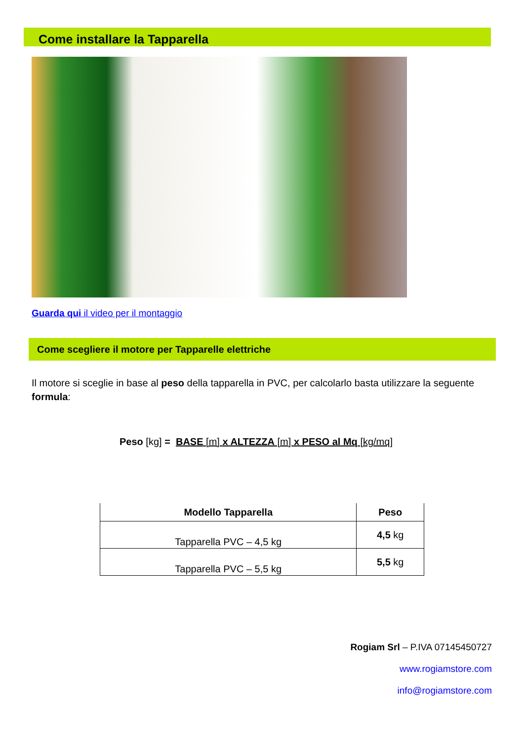Come installare la Tapparella
Guarda qui il video per il montaggio
Come scegliere il motore per Tapparelle elettriche
Il motore si sceglie in base al peso della tapparella in PVC, per calcolarlo basta utilizzare la seguente formula:
Peso [kg] = BASE [m] x ALTEZZA [m] x PESO al Mq [kg/mq]
| Modello Tapparella | Peso |
| --- | --- |
| Tapparella PVC – 4,5 kg | 4,5 kg |
| Tapparella PVC – 5,5 kg | 5,5 kg |
Rogiam Srl – P.IVA 07145450727
www.rogiamstore.com
info@rogiamstore.com